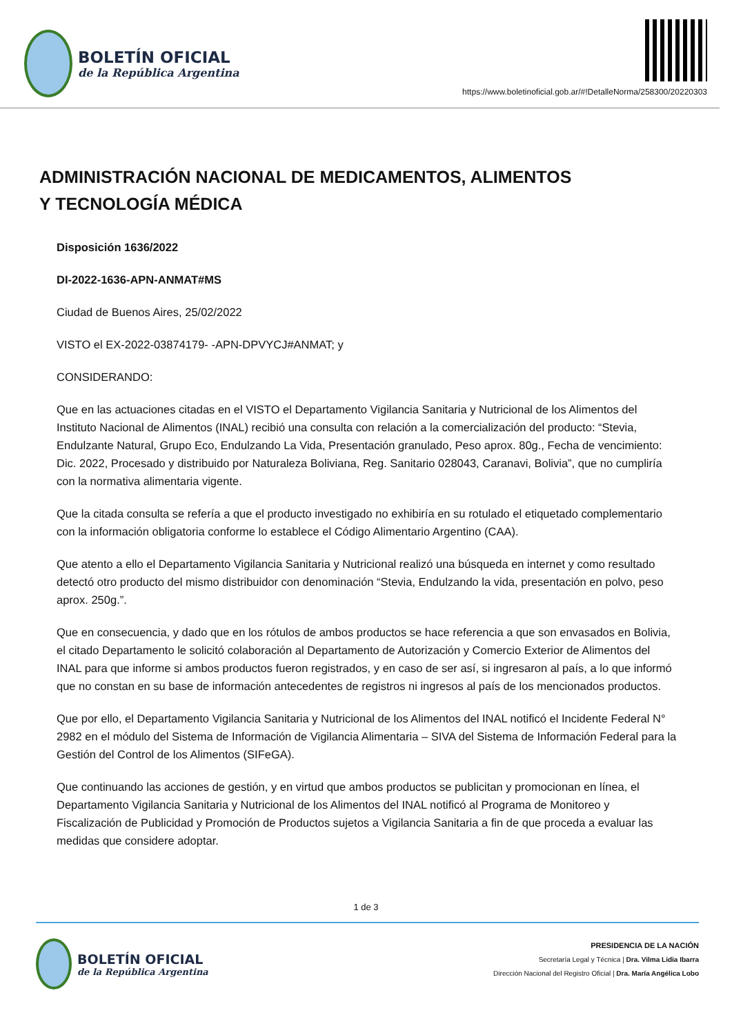BOLETÍN OFICIAL
de la República Argentina
https://www.boletinoficial.gob.ar/#!DetalleNorma/258300/20220303
ADMINISTRACIÓN NACIONAL DE MEDICAMENTOS, ALIMENTOS
Y TECNOLOGÍA MÉDICA
Disposición 1636/2022
DI-2022-1636-APN-ANMAT#MS
Ciudad de Buenos Aires, 25/02/2022
VISTO el EX-2022-03874179- -APN-DPVYCJ#ANMAT; y
CONSIDERANDO:
Que en las actuaciones citadas en el VISTO el Departamento Vigilancia Sanitaria y Nutricional de los Alimentos del Instituto Nacional de Alimentos (INAL) recibió una consulta con relación a la comercialización del producto: “Stevia, Endulzante Natural, Grupo Eco, Endulzando La Vida, Presentación granulado, Peso aprox. 80g., Fecha de vencimiento: Dic. 2022, Procesado y distribuido por Naturaleza Boliviana, Reg. Sanitario 028043, Caranavi, Bolivia”, que no cumpliría con la normativa alimentaria vigente.
Que la citada consulta se refería a que el producto investigado no exhibiría en su rotulado el etiquetado complementario con la información obligatoria conforme lo establece el Código Alimentario Argentino (CAA).
Que atento a ello el Departamento Vigilancia Sanitaria y Nutricional realizó una búsqueda en internet y como resultado detectó otro producto del mismo distribuidor con denominación “Stevia, Endulzando la vida, presentación en polvo, peso aprox. 250g.”.
Que en consecuencia, y dado que en los rótulos de ambos productos se hace referencia a que son envasados en Bolivia, el citado Departamento le solicitó colaboración al Departamento de Autorización y Comercio Exterior de Alimentos del INAL para que informe si ambos productos fueron registrados, y en caso de ser así, si ingresaron al país, a lo que informó que no constan en su base de información antecedentes de registros ni ingresos al país de los mencionados productos.
Que por ello, el Departamento Vigilancia Sanitaria y Nutricional de los Alimentos del INAL notificó el Incidente Federal N° 2982 en el módulo del Sistema de Información de Vigilancia Alimentaria – SIVA del Sistema de Información Federal para la Gestión del Control de los Alimentos (SIFeGA).
Que continuando las acciones de gestión, y en virtud que ambos productos se publicitan y promocionan en línea, el Departamento Vigilancia Sanitaria y Nutricional de los Alimentos del INAL notificó al Programa de Monitoreo y Fiscalización de Publicidad y Promoción de Productos sujetos a Vigilancia Sanitaria a fin de que proceda a evaluar las medidas que considere adoptar.
1 de 3
BOLETÍN OFICIAL
de la República Argentina
PRESIDENCIA DE LA NACIÓN
Secretaría Legal y Técnica | Dra. Vilma Lidia Ibarra
Dirección Nacional del Registro Oficial | Dra. María Angélica Lobo